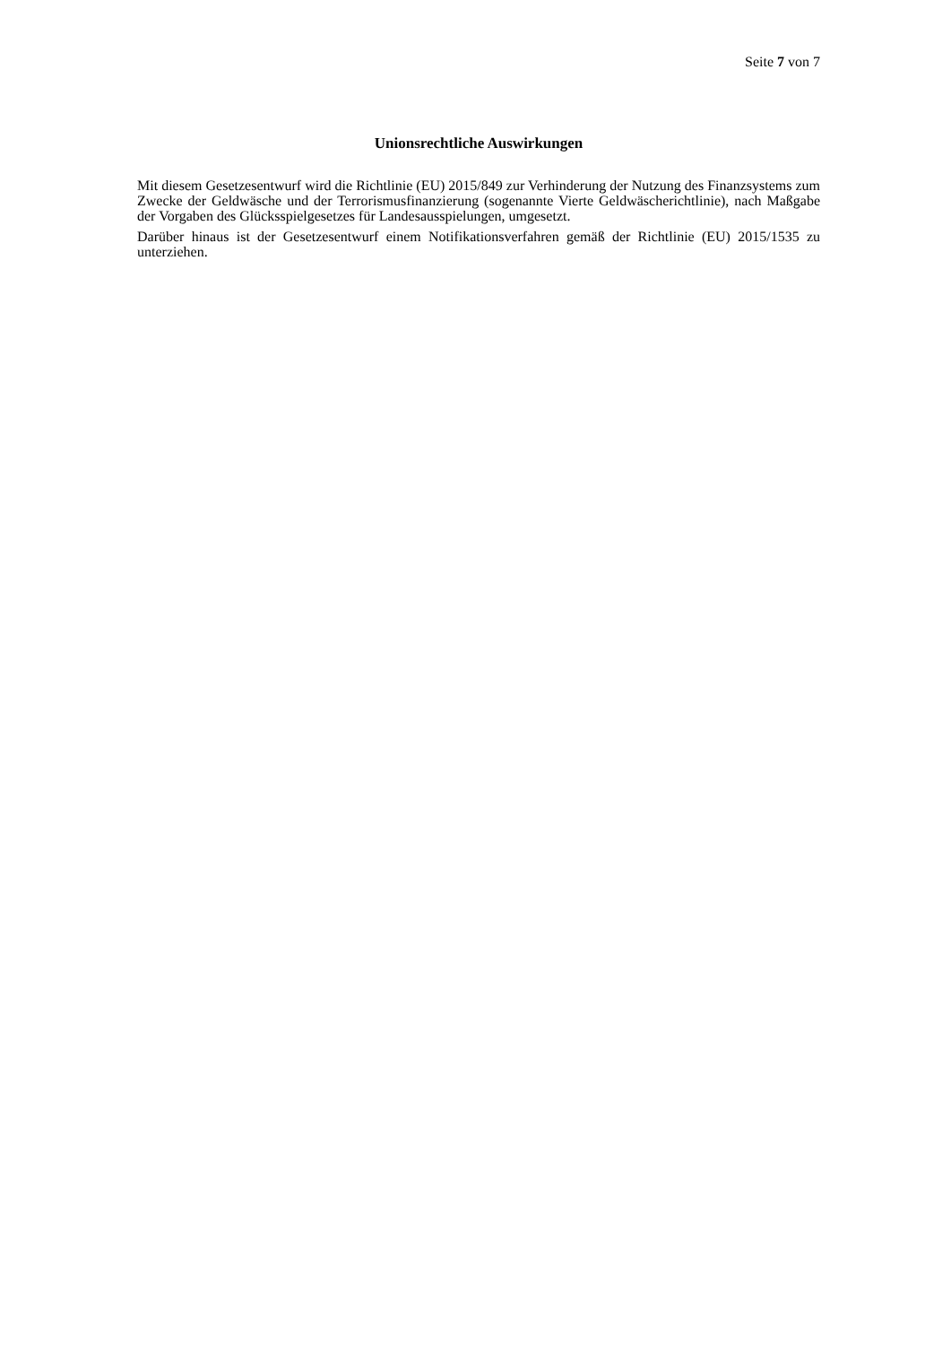Seite 7 von 7
Unionsrechtliche Auswirkungen
Mit diesem Gesetzesentwurf wird die Richtlinie (EU) 2015/849 zur Verhinderung der Nutzung des Finanzsystems zum Zwecke der Geldwäsche und der Terrorismusfinanzierung (sogenannte Vierte Geldwäscherichtlinie), nach Maßgabe der Vorgaben des Glücksspielgesetzes für Landesausspielungen, umgesetzt.
Darüber hinaus ist der Gesetzesentwurf einem Notifikationsverfahren gemäß der Richtlinie (EU) 2015/1535 zu unterziehen.